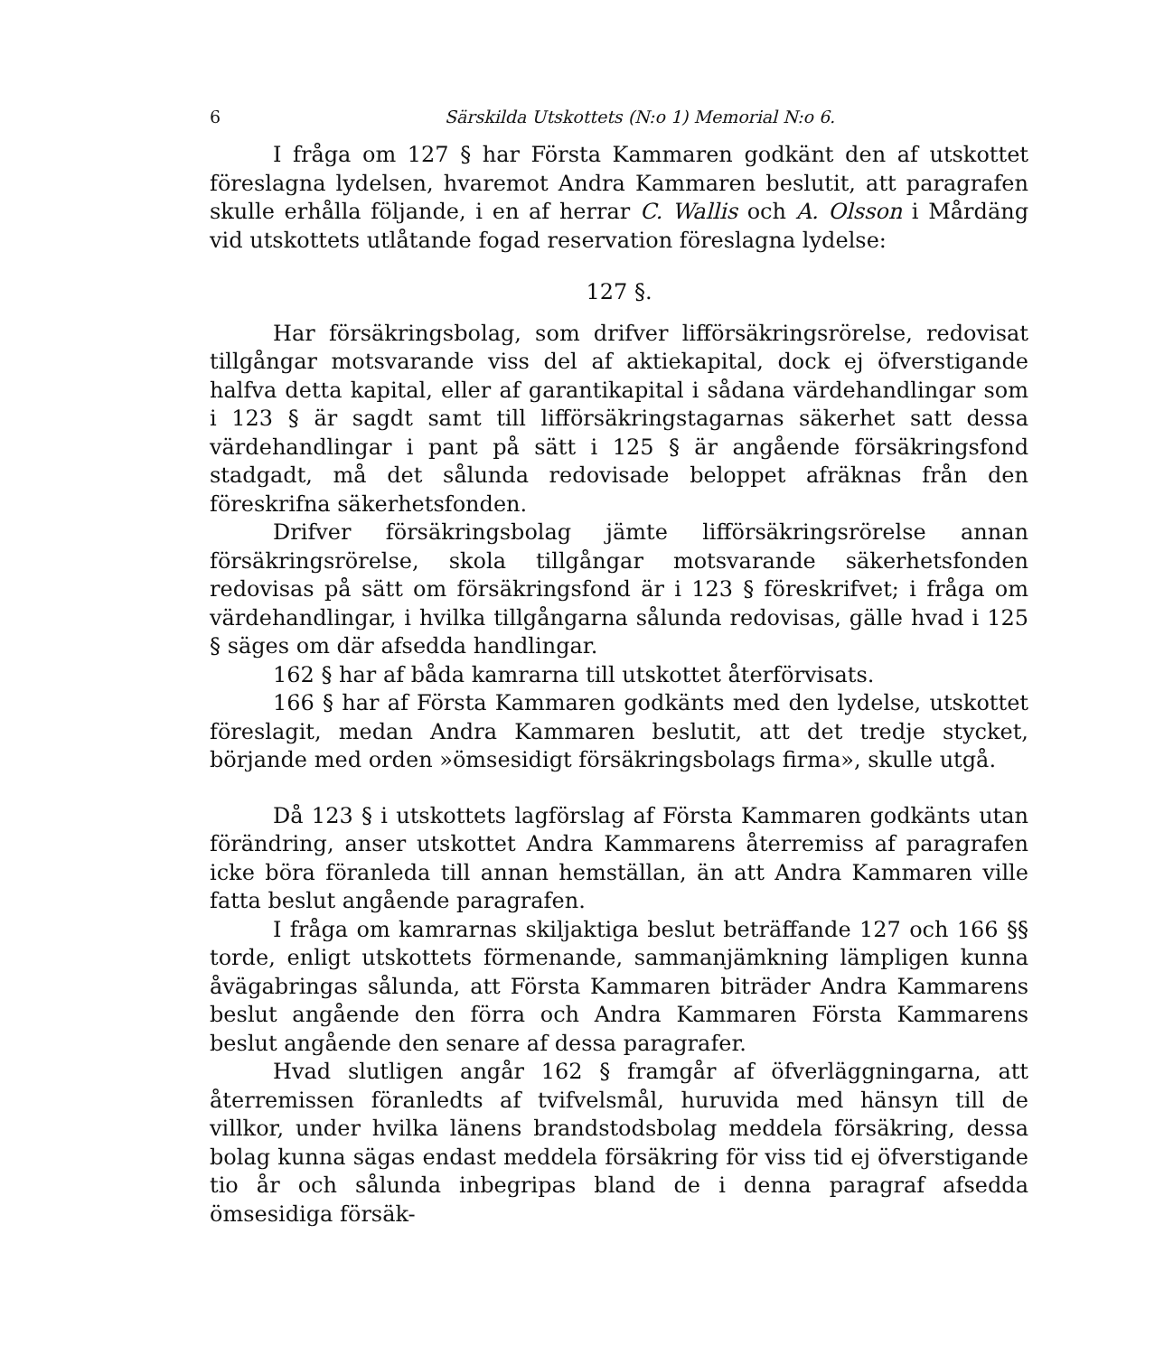6 Särskilda Utskottets (N:o 1) Memorial N:o 6.
I fråga om 127 § har Första Kammaren godkänt den af utskottet föreslagna lydelsen, hvaremot Andra Kammaren beslutit, att paragrafen skulle erhålla följande, i en af herrar C. Wallis och A. Olsson i Mårdäng vid utskottets utlåtande fogad reservation föreslagna lydelse:
127 §.
Har försäkringsbolag, som drifver lifförsäkringsrörelse, redovisat tillgångar motsvarande viss del af aktiekapital, dock ej öfverstigande halfva detta kapital, eller af garantikapital i sådana värdehandlingar som i 123 § är sagdt samt till lifförsäkringstagarnas säkerhet satt dessa värdehandlingar i pant på sätt i 125 § är angående försäkringsfond stadgadt, må det sålunda redovisade beloppet afräknas från den föreskrifna säkerhetsfonden.
Drifver försäkringsbolag jämte lifförsäkringsrörelse annan försäkringsrörelse, skola tillgångar motsvarande säkerhetsfonden redovisas på sätt om försäkringsfond är i 123 § föreskrifvet; i fråga om värdehandlingar, i hvilka tillgångarna sålunda redovisas, gälle hvad i 125 § säges om där afsedda handlingar.
162 § har af båda kamrarna till utskottet återförvisats.
166 § har af Första Kammaren godkänts med den lydelse, utskottet föreslagit, medan Andra Kammaren beslutit, att det tredje stycket, börjande med orden »ömsesidigt försäkringsbolags firma», skulle utgå.
Då 123 § i utskottets lagförslag af Första Kammaren godkänts utan förändring, anser utskottet Andra Kammarens återremiss af paragrafen icke böra föranleda till annan hemställan, än att Andra Kammaren ville fatta beslut angående paragrafen.
I fråga om kamrarnas skiljaktiga beslut beträffande 127 och 166 §§ torde, enligt utskottets förmenande, sammanjämkning lämpligen kunna åvägabringas sålunda, att Första Kammaren biträder Andra Kammarens beslut angående den förra och Andra Kammaren Första Kammarens beslut angående den senare af dessa paragrafer.
Hvad slutligen angår 162 § framgår af öfverläggningarna, att återremissen föranledts af tvifvelsmål, huruvida med hänsyn till de villkor, under hvilka länens brandstodsbolag meddela försäkring, dessa bolag kunna sägas endast meddela försäkring för viss tid ej öfverstigande tio år och sålunda inbegripas bland de i denna paragraf afsedda ömsesidiga försäk-